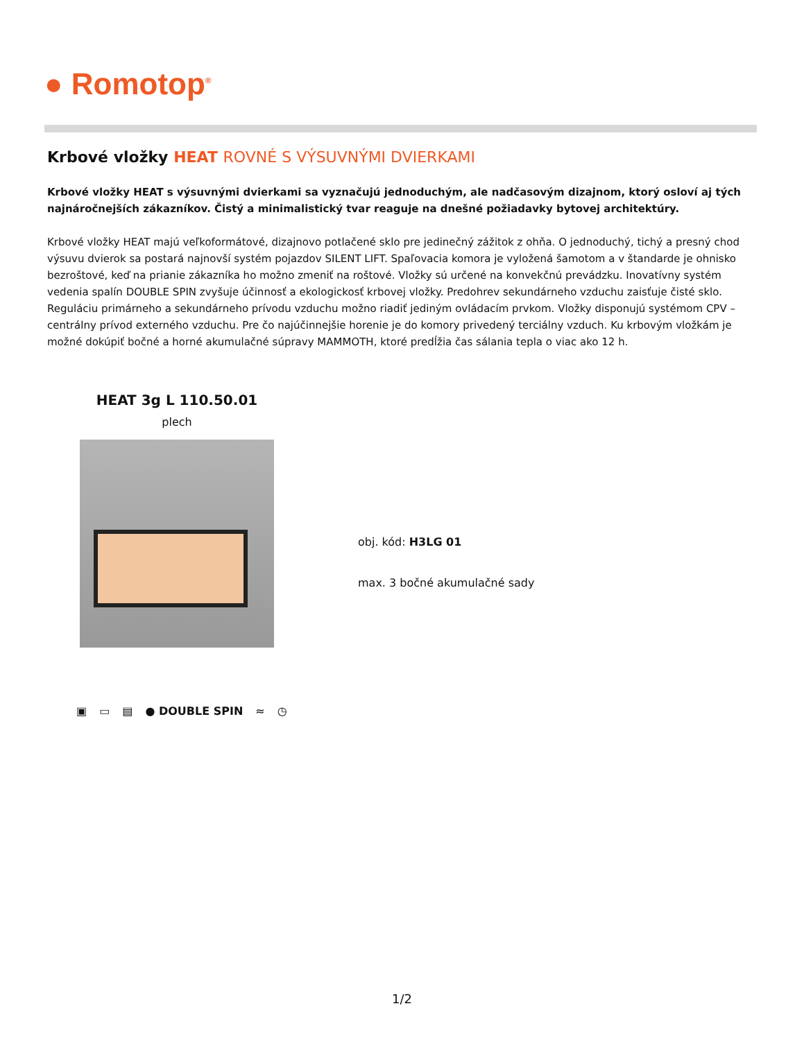● Romotop<sup>®</sup>
Krbové vložky HEAT ROVNÉ S VÝSUVNÝMI DVIERKAMI
Krbové vložky HEAT s výsuvnými dvierkami sa vyznačujú jednoduchým, ale nadčasovým dizajnom, ktorý osloví aj tých najnáročnejších zákazníkov. Čistý a minimalistický tvar reaguje na dnešné požiadavky bytovej architektúry.
Krbové vložky HEAT majú veľkoformátové, dizajnovo potlačené sklo pre jedinečný zážitok z ohňa. O jednoduchý, tichý a presný chod výsuvu dvierok sa postará najnovší systém pojazdov SILENT LIFT. Spaľovacia komora je vyložená šamotom a v štandarde je ohnisko bezroštové, keď na prianie zákazníka ho možno zmeniť na roštové. Vložky sú určené na konvekčnú prevádzku. Inovatívny systém vedenia spalín DOUBLE SPIN zvyšuje účinnosť a ekologickosť krbovej vložky. Predohrev sekundárneho vzduchu zaisťuje čisté sklo. Reguláciu primárneho a sekundárneho prívodu vzduchu možno riadiť jediným ovládacím prvkom. Vložky disponujú systémom CPV – centrálny prívod externého vzduchu. Pre čo najúčinnejšie horenie je do komory privedený terciálny vzduch. Ku krbovým vložkám je možné dokúpiť bočné a horné akumulačné súpravy MAMMOTH, ktoré predĺžia čas sálania tepla o viac ako 12 h.
HEAT 3g L 110.50.01
plech
▣ ▭ ▤ ● DOUBLE SPIN ≈ ◷
obj. kód: H3LG 01
max. 3 bočné akumulačné sady
1/2